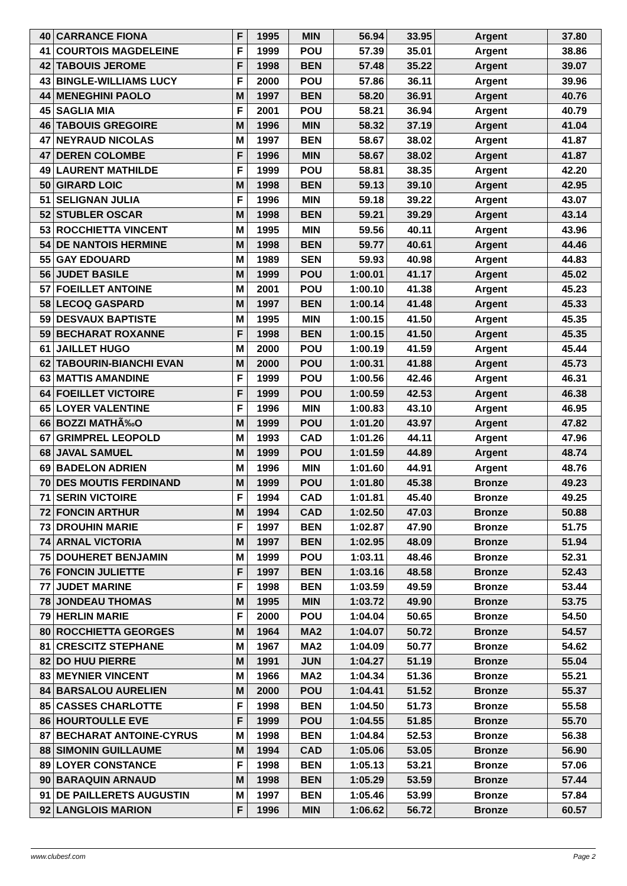| 40 | CARRANCE FIONA | F | 1995 | MIN | 56.94 | 33.95 | Argent | 37.80 |
| 41 | COURTOIS MAGDELEINE | F | 1999 | POU | 57.39 | 35.01 | Argent | 38.86 |
| 42 | TABOUIS JEROME | F | 1998 | BEN | 57.48 | 35.22 | Argent | 39.07 |
| 43 | BINGLE-WILLIAMS LUCY | F | 2000 | POU | 57.86 | 36.11 | Argent | 39.96 |
| 44 | MENEGHINI PAOLO | M | 1997 | BEN | 58.20 | 36.91 | Argent | 40.76 |
| 45 | SAGLIA MIA | F | 2001 | POU | 58.21 | 36.94 | Argent | 40.79 |
| 46 | TABOUIS GREGOIRE | M | 1996 | MIN | 58.32 | 37.19 | Argent | 41.04 |
| 47 | NEYRAUD NICOLAS | M | 1997 | BEN | 58.67 | 38.02 | Argent | 41.87 |
| 47 | DEREN COLOMBE | F | 1996 | MIN | 58.67 | 38.02 | Argent | 41.87 |
| 49 | LAURENT MATHILDE | F | 1999 | POU | 58.81 | 38.35 | Argent | 42.20 |
| 50 | GIRARD LOIC | M | 1998 | BEN | 59.13 | 39.10 | Argent | 42.95 |
| 51 | SELIGNAN JULIA | F | 1996 | MIN | 59.18 | 39.22 | Argent | 43.07 |
| 52 | STUBLER OSCAR | M | 1998 | BEN | 59.21 | 39.29 | Argent | 43.14 |
| 53 | ROCCHIETTA VINCENT | M | 1995 | MIN | 59.56 | 40.11 | Argent | 43.96 |
| 54 | DE NANTOIS HERMINE | M | 1998 | BEN | 59.77 | 40.61 | Argent | 44.46 |
| 55 | GAY EDOUARD | M | 1989 | SEN | 59.93 | 40.98 | Argent | 44.83 |
| 56 | JUDET BASILE | M | 1999 | POU | 1:00.01 | 41.17 | Argent | 45.02 |
| 57 | FOEILLET ANTOINE | M | 2001 | POU | 1:00.10 | 41.38 | Argent | 45.23 |
| 58 | LECOQ GASPARD | M | 1997 | BEN | 1:00.14 | 41.48 | Argent | 45.33 |
| 59 | DESVAUX BAPTISTE | M | 1995 | MIN | 1:00.15 | 41.50 | Argent | 45.35 |
| 59 | BECHARAT ROXANNE | F | 1998 | BEN | 1:00.15 | 41.50 | Argent | 45.35 |
| 61 | JAILLET HUGO | M | 2000 | POU | 1:00.19 | 41.59 | Argent | 45.44 |
| 62 | TABOURIN-BIANCHI EVAN | M | 2000 | POU | 1:00.31 | 41.88 | Argent | 45.73 |
| 63 | MATTIS AMANDINE | F | 1999 | POU | 1:00.56 | 42.46 | Argent | 46.31 |
| 64 | FOEILLET VICTOIRE | F | 1999 | POU | 1:00.59 | 42.53 | Argent | 46.38 |
| 65 | LOYER VALENTINE | F | 1996 | MIN | 1:00.83 | 43.10 | Argent | 46.95 |
| 66 | BOZZI MATHÃ‰O | M | 1999 | POU | 1:01.20 | 43.97 | Argent | 47.82 |
| 67 | GRIMPREL LEOPOLD | M | 1993 | CAD | 1:01.26 | 44.11 | Argent | 47.96 |
| 68 | JAVAL SAMUEL | M | 1999 | POU | 1:01.59 | 44.89 | Argent | 48.74 |
| 69 | BADELON ADRIEN | M | 1996 | MIN | 1:01.60 | 44.91 | Argent | 48.76 |
| 70 | DES MOUTIS FERDINAND | M | 1999 | POU | 1:01.80 | 45.38 | Bronze | 49.23 |
| 71 | SERIN VICTOIRE | F | 1994 | CAD | 1:01.81 | 45.40 | Bronze | 49.25 |
| 72 | FONCIN ARTHUR | M | 1994 | CAD | 1:02.50 | 47.03 | Bronze | 50.88 |
| 73 | DROUHIN MARIE | F | 1997 | BEN | 1:02.87 | 47.90 | Bronze | 51.75 |
| 74 | ARNAL VICTORIA | M | 1997 | BEN | 1:02.95 | 48.09 | Bronze | 51.94 |
| 75 | DOUHERET BENJAMIN | M | 1999 | POU | 1:03.11 | 48.46 | Bronze | 52.31 |
| 76 | FONCIN JULIETTE | F | 1997 | BEN | 1:03.16 | 48.58 | Bronze | 52.43 |
| 77 | JUDET MARINE | F | 1998 | BEN | 1:03.59 | 49.59 | Bronze | 53.44 |
| 78 | JONDEAU THOMAS | M | 1995 | MIN | 1:03.72 | 49.90 | Bronze | 53.75 |
| 79 | HERLIN MARIE | F | 2000 | POU | 1:04.04 | 50.65 | Bronze | 54.50 |
| 80 | ROCCHIETTA GEORGES | M | 1964 | MA2 | 1:04.07 | 50.72 | Bronze | 54.57 |
| 81 | CRESCITZ STEPHANE | M | 1967 | MA2 | 1:04.09 | 50.77 | Bronze | 54.62 |
| 82 | DO HUU PIERRE | M | 1991 | JUN | 1:04.27 | 51.19 | Bronze | 55.04 |
| 83 | MEYNIER VINCENT | M | 1966 | MA2 | 1:04.34 | 51.36 | Bronze | 55.21 |
| 84 | BARSALOU AURELIEN | M | 2000 | POU | 1:04.41 | 51.52 | Bronze | 55.37 |
| 85 | CASSES CHARLOTTE | F | 1998 | BEN | 1:04.50 | 51.73 | Bronze | 55.58 |
| 86 | HOURTOULLE EVE | F | 1999 | POU | 1:04.55 | 51.85 | Bronze | 55.70 |
| 87 | BECHARAT ANTOINE-CYRUS | M | 1998 | BEN | 1:04.84 | 52.53 | Bronze | 56.38 |
| 88 | SIMONIN GUILLAUME | M | 1994 | CAD | 1:05.06 | 53.05 | Bronze | 56.90 |
| 89 | LOYER CONSTANCE | F | 1998 | BEN | 1:05.13 | 53.21 | Bronze | 57.06 |
| 90 | BARAQUIN ARNAUD | M | 1998 | BEN | 1:05.29 | 53.59 | Bronze | 57.44 |
| 91 | DE PAILLERETS AUGUSTIN | M | 1997 | BEN | 1:05.46 | 53.99 | Bronze | 57.84 |
| 92 | LANGLOIS MARION | F | 1996 | MIN | 1:06.62 | 56.72 | Bronze | 60.57 |
www.clubesf.com Page 2